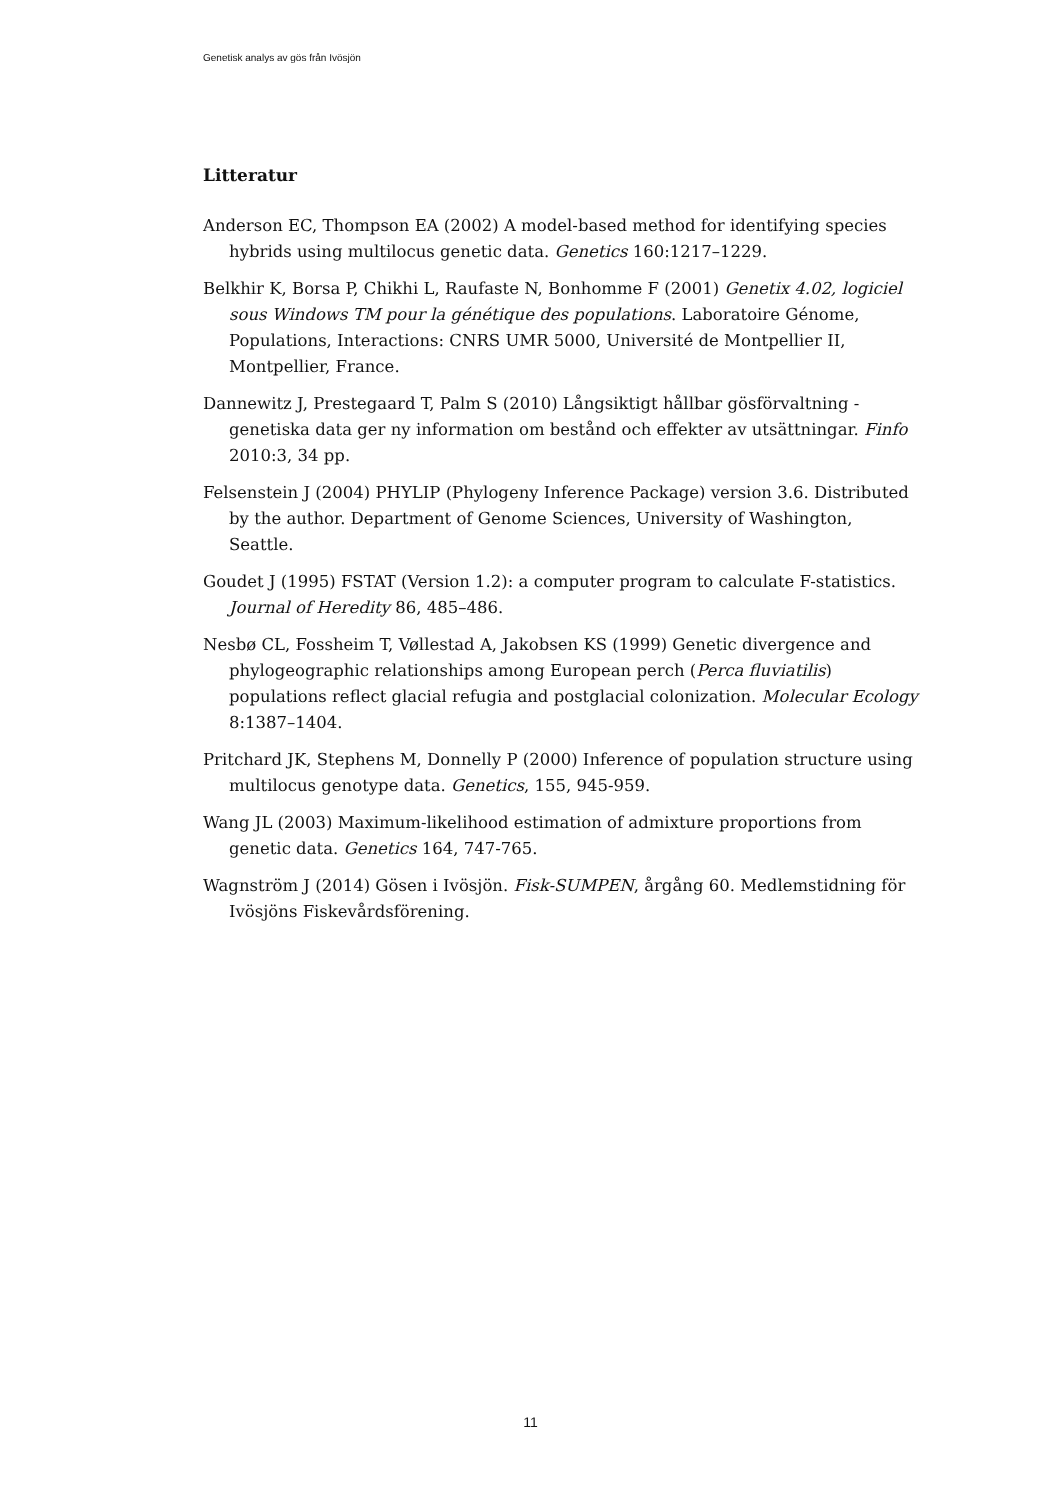Genetisk analys av gös från Ivösjön
Litteratur
Anderson EC, Thompson EA (2002) A model-based method for identifying species hybrids using multilocus genetic data. Genetics 160:1217–1229.
Belkhir K, Borsa P, Chikhi L, Raufaste N, Bonhomme F (2001) Genetix 4.02, logiciel sous Windows TM pour la génétique des populations. Laboratoire Génome, Populations, Interactions: CNRS UMR 5000, Université de Montpellier II, Montpellier, France.
Dannewitz J, Prestegaard T, Palm S (2010) Långsiktigt hållbar gösförvaltning - genetiska data ger ny information om bestånd och effekter av utsättningar. Finfo 2010:3, 34 pp.
Felsenstein J (2004) PHYLIP (Phylogeny Inference Package) version 3.6. Distributed by the author. Department of Genome Sciences, University of Washington, Seattle.
Goudet J (1995) FSTAT (Version 1.2): a computer program to calculate F-statistics. Journal of Heredity 86, 485–486.
Nesbø CL, Fossheim T, Vøllestad A, Jakobsen KS (1999) Genetic divergence and phylogeographic relationships among European perch (Perca fluviatilis) populations reflect glacial refugia and postglacial colonization. Molecular Ecology 8:1387–1404.
Pritchard JK, Stephens M, Donnelly P (2000) Inference of population structure using multilocus genotype data. Genetics, 155, 945-959.
Wang JL (2003) Maximum-likelihood estimation of admixture proportions from genetic data. Genetics 164, 747-765.
Wagnström J (2014) Gösen i Ivösjön. Fisk-SUMPEN, årgång 60. Medlemstidning för Ivösjöns Fiskevårdsförening.
11